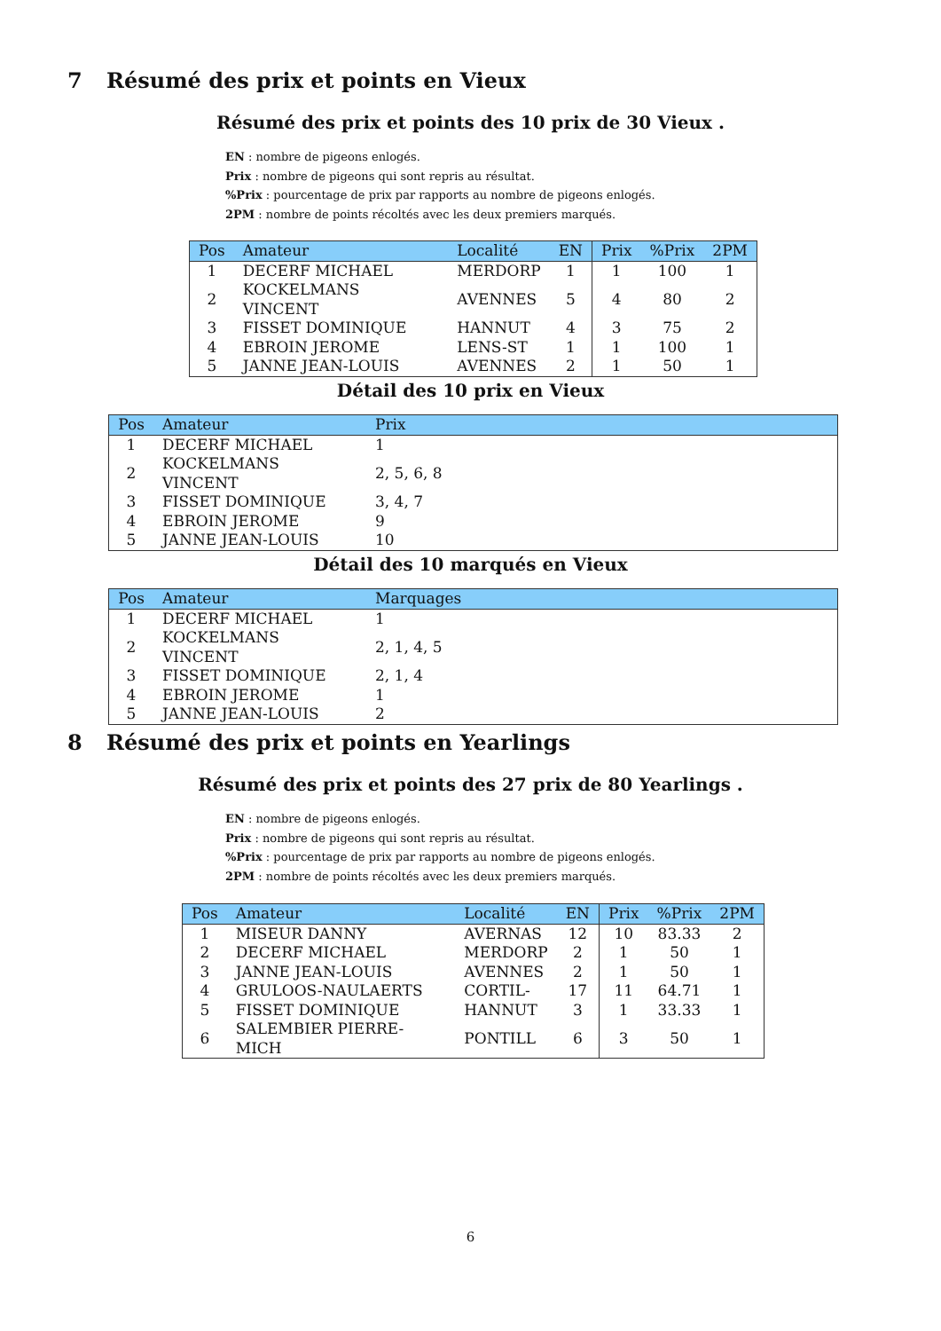7 Résumé des prix et points en Vieux
Résumé des prix et points des 10 prix de 30 Vieux .
EN : nombre de pigeons enlogés.
Prix : nombre de pigeons qui sont repris au résultat.
%Prix : pourcentage de prix par rapports au nombre de pigeons enlogés.
2PM : nombre de points récoltés avec les deux premiers marqués.
| Pos | Amateur | Localité | EN | Prix | %Prix | 2PM |
| --- | --- | --- | --- | --- | --- | --- |
| 1 | DECERF MICHAEL | MERDORP | 1 | 1 | 100 | 1 |
| 2 | KOCKELMANS VINCENT | AVENNES | 5 | 4 | 80 | 2 |
| 3 | FISSET DOMINIQUE | HANNUT | 4 | 3 | 75 | 2 |
| 4 | EBROIN JEROME | LENS-ST | 1 | 1 | 100 | 1 |
| 5 | JANNE JEAN-LOUIS | AVENNES | 2 | 1 | 50 | 1 |
Détail des 10 prix en Vieux
| Pos | Amateur | Prix |
| --- | --- | --- |
| 1 | DECERF MICHAEL | 1 |
| 2 | KOCKELMANS VINCENT | 2, 5, 6, 8 |
| 3 | FISSET DOMINIQUE | 3, 4, 7 |
| 4 | EBROIN JEROME | 9 |
| 5 | JANNE JEAN-LOUIS | 10 |
Détail des 10 marqués en Vieux
| Pos | Amateur | Marquages |
| --- | --- | --- |
| 1 | DECERF MICHAEL | 1 |
| 2 | KOCKELMANS VINCENT | 2, 1, 4, 5 |
| 3 | FISSET DOMINIQUE | 2, 1, 4 |
| 4 | EBROIN JEROME | 1 |
| 5 | JANNE JEAN-LOUIS | 2 |
8 Résumé des prix et points en Yearlings
Résumé des prix et points des 27 prix de 80 Yearlings .
EN : nombre de pigeons enlogés.
Prix : nombre de pigeons qui sont repris au résultat.
%Prix : pourcentage de prix par rapports au nombre de pigeons enlogés.
2PM : nombre de points récoltés avec les deux premiers marqués.
| Pos | Amateur | Localité | EN | Prix | %Prix | 2PM |
| --- | --- | --- | --- | --- | --- | --- |
| 1 | MISEUR DANNY | AVERNAS | 12 | 10 | 83.33 | 2 |
| 2 | DECERF MICHAEL | MERDORP | 2 | 1 | 50 | 1 |
| 3 | JANNE JEAN-LOUIS | AVENNES | 2 | 1 | 50 | 1 |
| 4 | GRULOOS-NAULAERTS | CORTIL- | 17 | 11 | 64.71 | 1 |
| 5 | FISSET DOMINIQUE | HANNUT | 3 | 1 | 33.33 | 1 |
| 6 | SALEMBIER PIERRE-MICH | PONTILL | 6 | 3 | 50 | 1 |
6